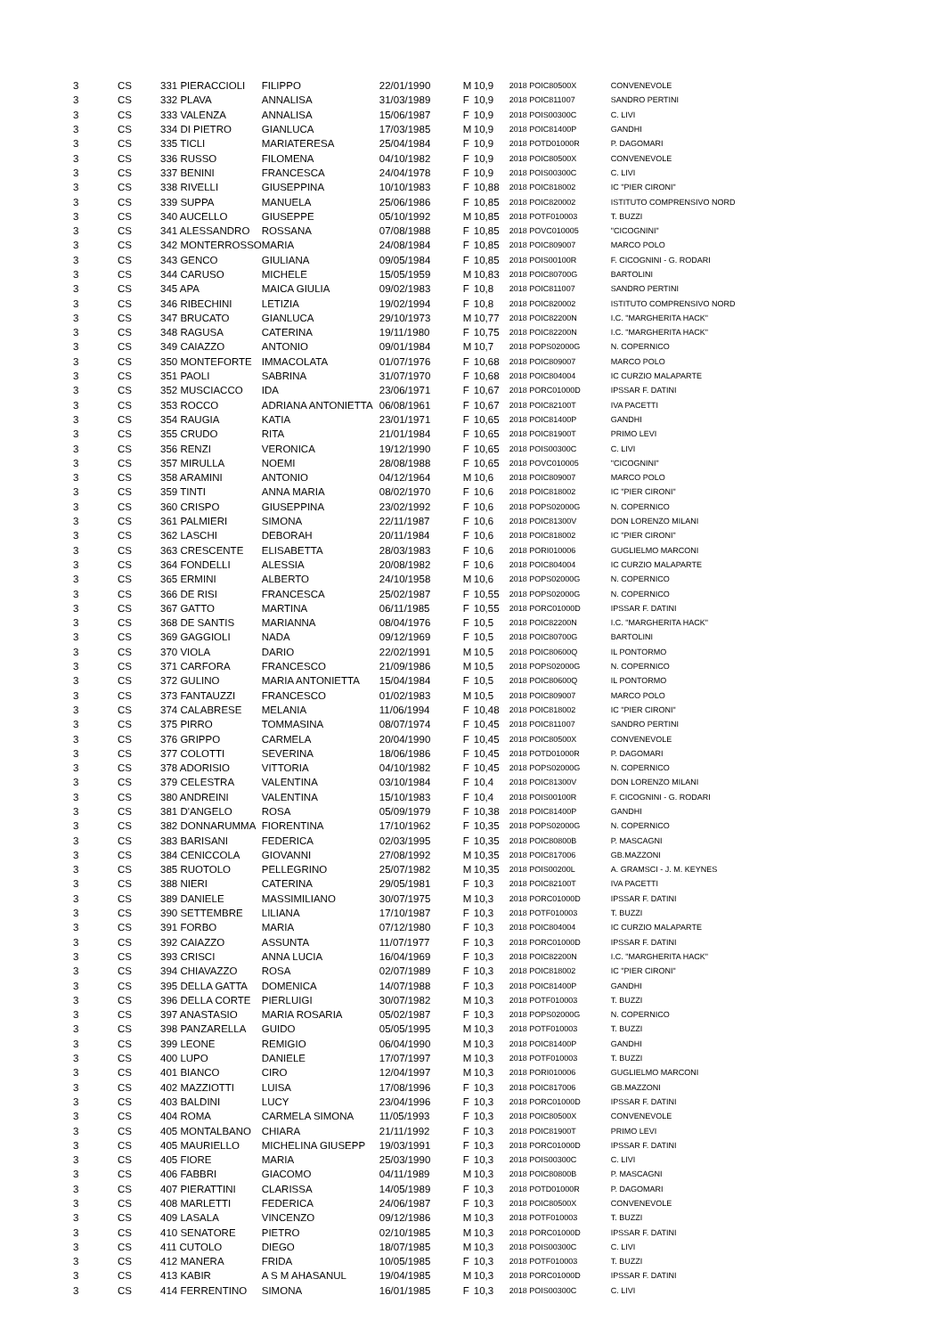| 3 | CS | 331 PIERACCIOLI | FILIPPO | 22/01/1990 | M | 10,9 | 2018 POIC80500X | CONVENEVOLE |
| 3 | CS | 332 PLAVA | ANNALISA | 31/03/1989 | F | 10,9 | 2018 POIC811007 | SANDRO PERTINI |
| 3 | CS | 333 VALENZA | ANNALISA | 15/06/1987 | F | 10,9 | 2018 POIS00300C | C. LIVI |
| 3 | CS | 334 DI PIETRO | GIANLUCA | 17/03/1985 | M | 10,9 | 2018 POIC81400P | GANDHI |
| 3 | CS | 335 TICLI | MARIATERESA | 25/04/1984 | F | 10,9 | 2018 POTD01000R | P. DAGOMARI |
| 3 | CS | 336 RUSSO | FILOMENA | 04/10/1982 | F | 10,9 | 2018 POIC80500X | CONVENEVOLE |
| 3 | CS | 337 BENINI | FRANCESCA | 24/04/1978 | F | 10,9 | 2018 POIS00300C | C. LIVI |
| 3 | CS | 338 RIVELLI | GIUSEPPINA | 10/10/1983 | F | 10,88 | 2018 POIC818002 | IC "PIER CIRONI" |
| 3 | CS | 339 SUPPA | MANUELA | 25/06/1986 | F | 10,85 | 2018 POIC820002 | ISTITUTO COMPRENSIVO NORD |
| 3 | CS | 340 AUCELLO | GIUSEPPE | 05/10/1992 | M | 10,85 | 2018 POTF010003 | T. BUZZI |
| 3 | CS | 341 ALESSANDRO | ROSSANA | 07/08/1988 | F | 10,85 | 2018 POVC010005 | "CICOGNINI" |
| 3 | CS | 342 MONTERROSSO | MARIA | 24/08/1984 | F | 10,85 | 2018 POIC809007 | MARCO POLO |
| 3 | CS | 343 GENCO | GIULIANA | 09/05/1984 | F | 10,85 | 2018 POIS00100R | F. CICOGNINI - G. RODARI |
| 3 | CS | 344 CARUSO | MICHELE | 15/05/1959 | M | 10,83 | 2018 POIC80700G | BARTOLINI |
| 3 | CS | 345 APA | MAICA GIULIA | 09/02/1983 | F | 10,8 | 2018 POIC811007 | SANDRO PERTINI |
| 3 | CS | 346 RIBECHINI | LETIZIA | 19/02/1994 | F | 10,8 | 2018 POIC820002 | ISTITUTO COMPRENSIVO NORD |
| 3 | CS | 347 BRUCATO | GIANLUCA | 29/10/1973 | M | 10,77 | 2018 POIC82200N | I.C. "MARGHERITA HACK" |
| 3 | CS | 348 RAGUSA | CATERINA | 19/11/1980 | F | 10,75 | 2018 POIC82200N | I.C. "MARGHERITA HACK" |
| 3 | CS | 349 CAIAZZO | ANTONIO | 09/01/1984 | M | 10,7 | 2018 POPS02000G | N. COPERNICO |
| 3 | CS | 350 MONTEFORTE | IMMACOLATA | 01/07/1976 | F | 10,68 | 2018 POIC809007 | MARCO POLO |
| 3 | CS | 351 PAOLI | SABRINA | 31/07/1970 | F | 10,68 | 2018 POIC804004 | IC CURZIO MALAPARTE |
| 3 | CS | 352 MUSCIACCO | IDA | 23/06/1971 | F | 10,67 | 2018 PORC01000D | IPSSAR F. DATINI |
| 3 | CS | 353 ROCCO | ADRIANA ANTONIETTA | 06/08/1961 | F | 10,67 | 2018 POIC82100T | IVA PACETTI |
| 3 | CS | 354 RAUGIA | KATIA | 23/01/1971 | F | 10,65 | 2018 POIC81400P | GANDHI |
| 3 | CS | 355 CRUDO | RITA | 21/01/1984 | F | 10,65 | 2018 POIC81900T | PRIMO LEVI |
| 3 | CS | 356 RENZI | VERONICA | 19/12/1990 | F | 10,65 | 2018 POIS00300C | C. LIVI |
| 3 | CS | 357 MIRULLA | NOEMI | 28/08/1988 | F | 10,65 | 2018 POVC010005 | "CICOGNINI" |
| 3 | CS | 358 ARAMINI | ANTONIO | 04/12/1964 | M | 10,6 | 2018 POIC809007 | MARCO POLO |
| 3 | CS | 359 TINTI | ANNA MARIA | 08/02/1970 | F | 10,6 | 2018 POIC818002 | IC "PIER CIRONI" |
| 3 | CS | 360 CRISPO | GIUSEPPINA | 23/02/1992 | F | 10,6 | 2018 POPS02000G | N. COPERNICO |
| 3 | CS | 361 PALMIERI | SIMONA | 22/11/1987 | F | 10,6 | 2018 POIC81300V | DON LORENZO MILANI |
| 3 | CS | 362 LASCHI | DEBORAH | 20/11/1984 | F | 10,6 | 2018 POIC818002 | IC "PIER CIRONI" |
| 3 | CS | 363 CRESCENTE | ELISABETTA | 28/03/1983 | F | 10,6 | 2018 PORI010006 | GUGLIELMO MARCONI |
| 3 | CS | 364 FONDELLI | ALESSIA | 20/08/1982 | F | 10,6 | 2018 POIC804004 | IC CURZIO MALAPARTE |
| 3 | CS | 365 ERMINI | ALBERTO | 24/10/1958 | M | 10,6 | 2018 POPS02000G | N. COPERNICO |
| 3 | CS | 366 DE RISI | FRANCESCA | 25/02/1987 | F | 10,55 | 2018 POPS02000G | N. COPERNICO |
| 3 | CS | 367 GATTO | MARTINA | 06/11/1985 | F | 10,55 | 2018 PORC01000D | IPSSAR F. DATINI |
| 3 | CS | 368 DE SANTIS | MARIANNA | 08/04/1976 | F | 10,5 | 2018 POIC82200N | I.C. "MARGHERITA HACK" |
| 3 | CS | 369 GAGGIOLI | NADA | 09/12/1969 | F | 10,5 | 2018 POIC80700G | BARTOLINI |
| 3 | CS | 370 VIOLA | DARIO | 22/02/1991 | M | 10,5 | 2018 POIC80600Q | IL PONTORMO |
| 3 | CS | 371 CARFORA | FRANCESCO | 21/09/1986 | M | 10,5 | 2018 POPS02000G | N. COPERNICO |
| 3 | CS | 372 GULINO | MARIA ANTONIETTA | 15/04/1984 | F | 10,5 | 2018 POIC80600Q | IL PONTORMO |
| 3 | CS | 373 FANTAUZZI | FRANCESCO | 01/02/1983 | M | 10,5 | 2018 POIC809007 | MARCO POLO |
| 3 | CS | 374 CALABRESE | MELANIA | 11/06/1994 | F | 10,48 | 2018 POIC818002 | IC "PIER CIRONI" |
| 3 | CS | 375 PIRRO | TOMMASINA | 08/07/1974 | F | 10,45 | 2018 POIC811007 | SANDRO PERTINI |
| 3 | CS | 376 GRIPPO | CARMELA | 20/04/1990 | F | 10,45 | 2018 POIC80500X | CONVENEVOLE |
| 3 | CS | 377 COLOTTI | SEVERINA | 18/06/1986 | F | 10,45 | 2018 POTD01000R | P. DAGOMARI |
| 3 | CS | 378 ADORISIO | VITTORIA | 04/10/1982 | F | 10,45 | 2018 POPS02000G | N. COPERNICO |
| 3 | CS | 379 CELESTRA | VALENTINA | 03/10/1984 | F | 10,4 | 2018 POIC81300V | DON LORENZO MILANI |
| 3 | CS | 380 ANDREINI | VALENTINA | 15/10/1983 | F | 10,4 | 2018 POIS00100R | F. CICOGNINI - G. RODARI |
| 3 | CS | 381 D'ANGELO | ROSA | 05/09/1979 | F | 10,38 | 2018 POIC81400P | GANDHI |
| 3 | CS | 382 DONNARUMMA | FIORENTINA | 17/10/1962 | F | 10,35 | 2018 POPS02000G | N. COPERNICO |
| 3 | CS | 383 BARISANI | FEDERICA | 02/03/1995 | F | 10,35 | 2018 POIC80800B | P. MASCAGNI |
| 3 | CS | 384 CENICCOLA | GIOVANNI | 27/08/1992 | M | 10,35 | 2018 POIC817006 | GB.MAZZONI |
| 3 | CS | 385 RUOTOLO | PELLEGRINO | 25/07/1982 | M | 10,35 | 2018 POIS00200L | A. GRAMSCI - J. M. KEYNES |
| 3 | CS | 388 NIERI | CATERINA | 29/05/1981 | F | 10,3 | 2018 POIC82100T | IVA PACETTI |
| 3 | CS | 389 DANIELE | MASSIMILIANO | 30/07/1975 | M | 10,3 | 2018 PORC01000D | IPSSAR F. DATINI |
| 3 | CS | 390 SETTEMBRE | LILIANA | 17/10/1987 | F | 10,3 | 2018 POTF010003 | T. BUZZI |
| 3 | CS | 391 FORBO | MARIA | 07/12/1980 | F | 10,3 | 2018 POIC804004 | IC CURZIO MALAPARTE |
| 3 | CS | 392 CAIAZZO | ASSUNTA | 11/07/1977 | F | 10,3 | 2018 PORC01000D | IPSSAR F. DATINI |
| 3 | CS | 393 CRISCI | ANNA LUCIA | 16/04/1969 | F | 10,3 | 2018 POIC82200N | I.C. "MARGHERITA HACK" |
| 3 | CS | 394 CHIAVAZZO | ROSA | 02/07/1989 | F | 10,3 | 2018 POIC818002 | IC "PIER CIRONI" |
| 3 | CS | 395 DELLA GATTA | DOMENICA | 14/07/1988 | F | 10,3 | 2018 POIC81400P | GANDHI |
| 3 | CS | 396 DELLA CORTE | PIERLUIGI | 30/07/1982 | M | 10,3 | 2018 POTF010003 | T. BUZZI |
| 3 | CS | 397 ANASTASIO | MARIA ROSARIA | 05/02/1987 | F | 10,3 | 2018 POPS02000G | N. COPERNICO |
| 3 | CS | 398 PANZARELLA | GUIDO | 05/05/1995 | M | 10,3 | 2018 POTF010003 | T. BUZZI |
| 3 | CS | 399 LEONE | REMIGIO | 06/04/1990 | M | 10,3 | 2018 POIC81400P | GANDHI |
| 3 | CS | 400 LUPO | DANIELE | 17/07/1997 | M | 10,3 | 2018 POTF010003 | T. BUZZI |
| 3 | CS | 401 BIANCO | CIRO | 12/04/1997 | M | 10,3 | 2018 PORI010006 | GUGLIELMO MARCONI |
| 3 | CS | 402 MAZZIOTTI | LUISA | 17/08/1996 | F | 10,3 | 2018 POIC817006 | GB.MAZZONI |
| 3 | CS | 403 BALDINI | LUCY | 23/04/1996 | F | 10,3 | 2018 PORC01000D | IPSSAR F. DATINI |
| 3 | CS | 404 ROMA | CARMELA SIMONA | 11/05/1993 | F | 10,3 | 2018 POIC80500X | CONVENEVOLE |
| 3 | CS | 405 MONTALBANO | CHIARA | 21/11/1992 | F | 10,3 | 2018 POIC81900T | PRIMO LEVI |
| 3 | CS | 405 MAURIELLO | MICHELINA GIUSEPP | 19/03/1991 | F | 10,3 | 2018 PORC01000D | IPSSAR F. DATINI |
| 3 | CS | 405 FIORE | MARIA | 25/03/1990 | F | 10,3 | 2018 POIS00300C | C. LIVI |
| 3 | CS | 406 FABBRI | GIACOMO | 04/11/1989 | M | 10,3 | 2018 POIC80800B | P. MASCAGNI |
| 3 | CS | 407 PIERATTINI | CLARISSA | 14/05/1989 | F | 10,3 | 2018 POTD01000R | P. DAGOMARI |
| 3 | CS | 408 MARLETTI | FEDERICA | 24/06/1987 | F | 10,3 | 2018 POIC80500X | CONVENEVOLE |
| 3 | CS | 409 LASALA | VINCENZO | 09/12/1986 | M | 10,3 | 2018 POTF010003 | T. BUZZI |
| 3 | CS | 410 SENATORE | PIETRO | 02/10/1985 | M | 10,3 | 2018 PORC01000D | IPSSAR F. DATINI |
| 3 | CS | 411 CUTOLO | DIEGO | 18/07/1985 | M | 10,3 | 2018 POIS00300C | C. LIVI |
| 3 | CS | 412 MANERA | FRIDA | 10/05/1985 | F | 10,3 | 2018 POTF010003 | T. BUZZI |
| 3 | CS | 413 KABIR | A S M AHASANUL | 19/04/1985 | M | 10,3 | 2018 PORC01000D | IPSSAR F. DATINI |
| 3 | CS | 414 FERRENTINO | SIMONA | 16/01/1985 | F | 10,3 | 2018 POIS00300C | C. LIVI |